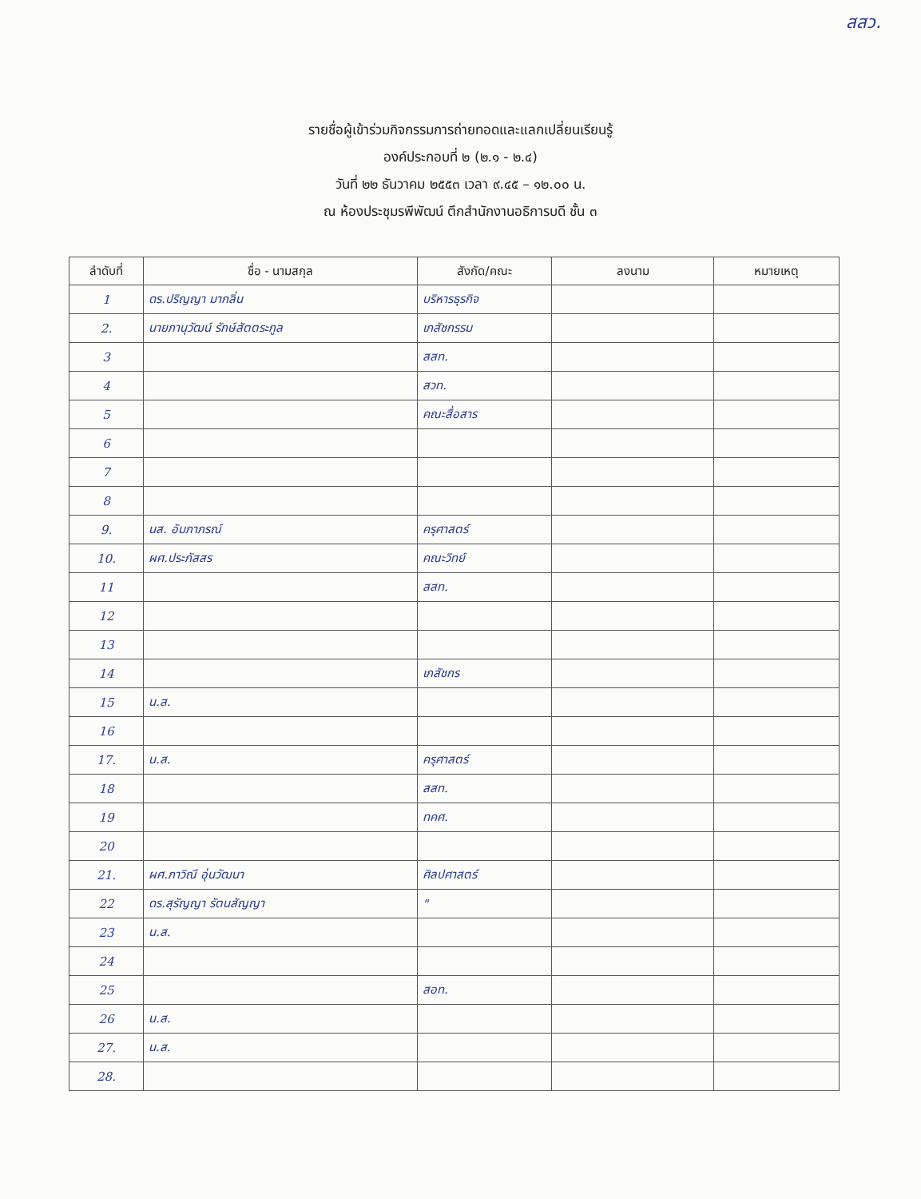สสว.
รายชื่อผู้เข้าร่วมกิจกรรมการถ่ายทอดและแลกเปลี่ยนเรียนรู้
องค์ประกอบที่ ๒ (๒.๑ - ๒.๔)
วันที่ ๒๒ ธันวาคม ๒๕๕๓ เวลา ๙.๔๕ – ๑๒.๐๐ น.
ณ ห้องประชุมรพีพัฒน์ ตึกสำนักงานอธิการบดี ชั้น ๓
| ลำดับที่ | ชื่อ - นามสกุล | สังกัด/คณะ | ลงนาม | หมายเหตุ |
| --- | --- | --- | --- | --- |
| 1 | ดร.ปริญญา มากลิ่น | บริหารธุรกิจ | | |
| 2. | นายภานุวัฒน์ รักษ์สัตตระกูล | เภสัชกรรม | | |
| 3 | | สสท. | | |
| 4 | | สวท. | | |
| 5 | | คณะสื่อสาร | | |
| 6 | | | | |
| 7 | | | | |
| 8 | | | | |
| 9. | นส. อัมภาภรณ์ | ครุศาสตร์ | | |
| 10. | ผศ.ประภัสสร | คณะวิทย์ | | |
| 11 | | สสท. | | |
| 12 | | | | |
| 13 | | | | |
| 14 | | เภสัชกร | | |
| 15 | น.ส. | | | |
| 16 | | | | |
| 17. | น.ส. | ครุศาสตร์ | | |
| 18 | | สสท. | | |
| 19 | | ทคศ. | | |
| 20 | | | | |
| 21. | ผศ.ภาวิณี อุ่นวัฒนา | ศิลปศาสตร์ | | |
| 22 | ดร.สุรัญญา รัตนสัญญา | " | | |
| 23 | น.ส. | | | |
| 24 | | | | |
| 25 | | สอท. | | |
| 26 | น.ส. | | | |
| 27. | น.ส. | | | |
| 28. | | | | |